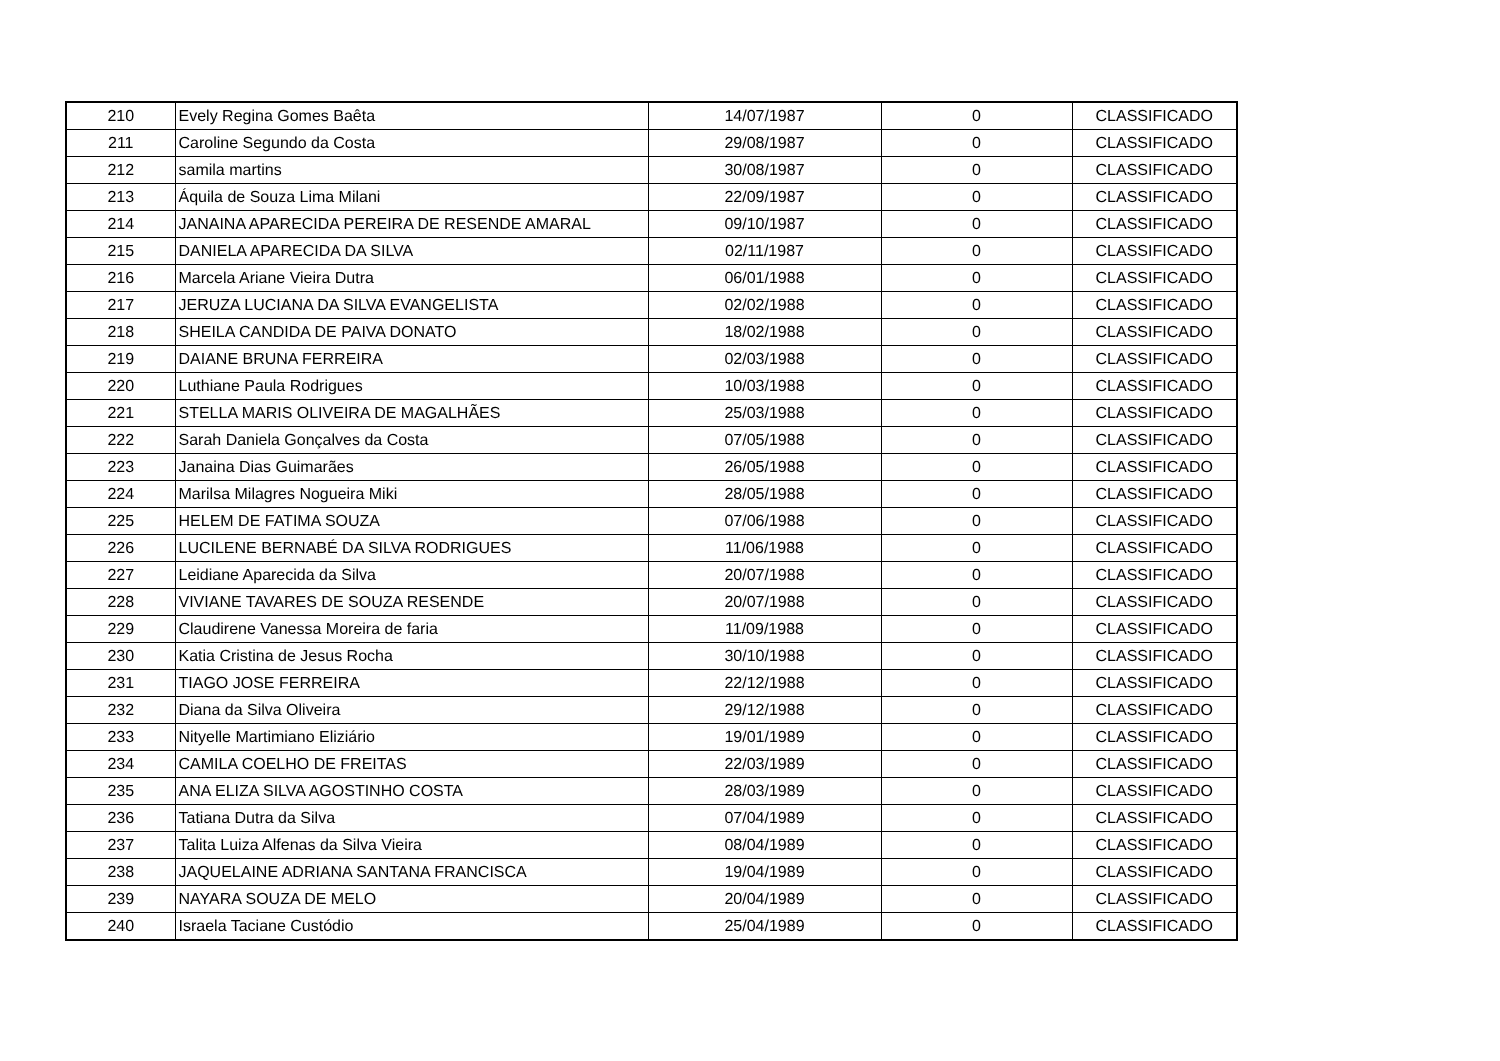| 210 | Evely Regina Gomes Baêta | 14/07/1987 | 0 | CLASSIFICADO |
| 211 | Caroline Segundo da Costa | 29/08/1987 | 0 | CLASSIFICADO |
| 212 | samila martins | 30/08/1987 | 0 | CLASSIFICADO |
| 213 | Áquila de Souza Lima Milani | 22/09/1987 | 0 | CLASSIFICADO |
| 214 | JANAINA APARECIDA PEREIRA DE RESENDE AMARAL | 09/10/1987 | 0 | CLASSIFICADO |
| 215 | DANIELA APARECIDA DA SILVA | 02/11/1987 | 0 | CLASSIFICADO |
| 216 | Marcela Ariane Vieira Dutra | 06/01/1988 | 0 | CLASSIFICADO |
| 217 | JERUZA LUCIANA DA SILVA EVANGELISTA | 02/02/1988 | 0 | CLASSIFICADO |
| 218 | SHEILA CANDIDA DE PAIVA DONATO | 18/02/1988 | 0 | CLASSIFICADO |
| 219 | DAIANE BRUNA FERREIRA | 02/03/1988 | 0 | CLASSIFICADO |
| 220 | Luthiane Paula Rodrigues | 10/03/1988 | 0 | CLASSIFICADO |
| 221 | STELLA MARIS OLIVEIRA DE MAGALHÃES | 25/03/1988 | 0 | CLASSIFICADO |
| 222 | Sarah Daniela Gonçalves da Costa | 07/05/1988 | 0 | CLASSIFICADO |
| 223 | Janaina Dias Guimarães | 26/05/1988 | 0 | CLASSIFICADO |
| 224 | Marilsa Milagres Nogueira Miki | 28/05/1988 | 0 | CLASSIFICADO |
| 225 | HELEM DE FATIMA SOUZA | 07/06/1988 | 0 | CLASSIFICADO |
| 226 | LUCILENE BERNABÉ DA SILVA RODRIGUES | 11/06/1988 | 0 | CLASSIFICADO |
| 227 | Leidiane Aparecida da Silva | 20/07/1988 | 0 | CLASSIFICADO |
| 228 | VIVIANE TAVARES DE SOUZA RESENDE | 20/07/1988 | 0 | CLASSIFICADO |
| 229 | Claudirene Vanessa Moreira de faria | 11/09/1988 | 0 | CLASSIFICADO |
| 230 | Katia Cristina de Jesus Rocha | 30/10/1988 | 0 | CLASSIFICADO |
| 231 | TIAGO JOSE FERREIRA | 22/12/1988 | 0 | CLASSIFICADO |
| 232 | Diana da Silva Oliveira | 29/12/1988 | 0 | CLASSIFICADO |
| 233 | Nityelle Martimiano Eliziário | 19/01/1989 | 0 | CLASSIFICADO |
| 234 | CAMILA COELHO DE FREITAS | 22/03/1989 | 0 | CLASSIFICADO |
| 235 | ANA ELIZA SILVA AGOSTINHO COSTA | 28/03/1989 | 0 | CLASSIFICADO |
| 236 | Tatiana Dutra da Silva | 07/04/1989 | 0 | CLASSIFICADO |
| 237 | Talita Luiza Alfenas da Silva Vieira | 08/04/1989 | 0 | CLASSIFICADO |
| 238 | JAQUELAINE ADRIANA SANTANA FRANCISCA | 19/04/1989 | 0 | CLASSIFICADO |
| 239 | NAYARA SOUZA DE MELO | 20/04/1989 | 0 | CLASSIFICADO |
| 240 | Israela Taciane Custódio | 25/04/1989 | 0 | CLASSIFICADO |